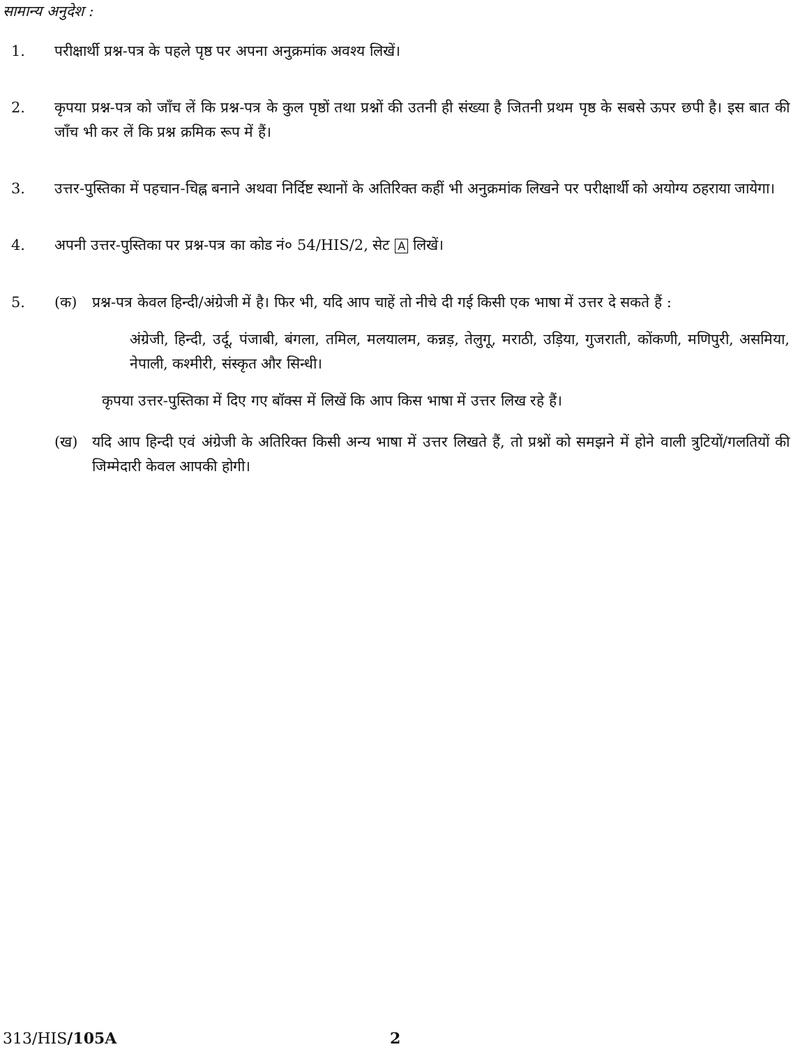सामान्य अनुदेश :
1. परीक्षार्थी प्रश्न-पत्र के पहले पृष्ठ पर अपना अनुक्रमांक अवश्य लिखें।
2. कृपया प्रश्न-पत्र को जाँच लें कि प्रश्न-पत्र के कुल पृष्ठों तथा प्रश्नों की उतनी ही संख्या है जितनी प्रथम पृष्ठ के सबसे ऊपर छपी है। इस बात की जाँच भी कर लें कि प्रश्न क्रमिक रूप में हैं।
3. उत्तर-पुस्तिका में पहचान-चिह्न बनाने अथवा निर्दिष्ट स्थानों के अतिरिक्त कहीं भी अनुक्रमांक लिखने पर परीक्षार्थी को अयोग्य ठहराया जायेगा।
4. अपनी उत्तर-पुस्तिका पर प्रश्न-पत्र का कोड नं० 54/HIS/2, सेट A लिखें।
5. (क) प्रश्न-पत्र केवल हिन्दी/अंग्रेजी में है। फिर भी, यदि आप चाहें तो नीचे दी गई किसी एक भाषा में उत्तर दे सकते हैं :
अंग्रेजी, हिन्दी, उर्दू, पंजाबी, बंगला, तमिल, मलयालम, कन्नड़, तेलुगू, मराठी, उड़िया, गुजराती, कोंकणी, मणिपुरी, असमिया, नेपाली, कश्मीरी, संस्कृत और सिन्धी।
कृपया उत्तर-पुस्तिका में दिए गए बॉक्स में लिखें कि आप किस भाषा में उत्तर लिख रहे हैं।
(ख) यदि आप हिन्दी एवं अंग्रेजी के अतिरिक्त किसी अन्य भाषा में उत्तर लिखते हैं, तो प्रश्नों को समझने में होने वाली त्रुटियों/गलतियों की जिम्मेदारी केवल आपकी होगी।
313/HIS/105A 2